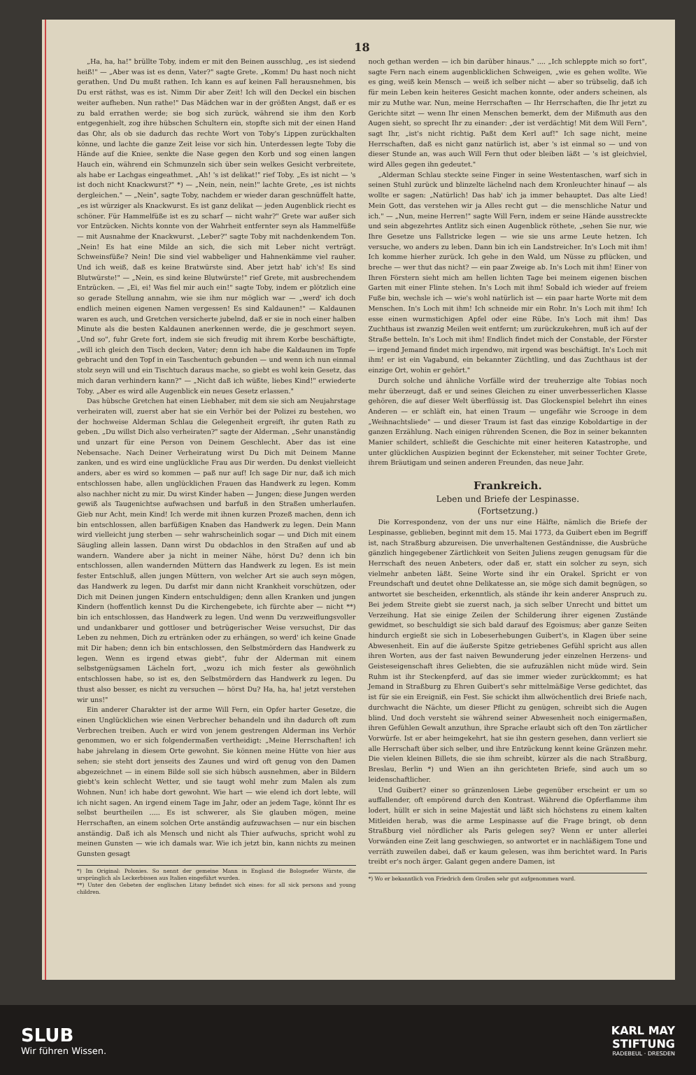18
„Ha, ha, ha!" brüllte Toby, indem er mit den Beinen ausschlug, „es ist siedend heiß!" — „Aber was ist es denn, Vater?" sagte Grete. „Komm! Du hast noch nicht gerathen. Und Du mußt rathen. Ich kann es auf keinen Fall herausnehmen, bis Du erst räthst, was es ist. Nimm Dir aber Zeit! Ich will den Deckel ein bischen weiter aufheben. Nun rathe!" Das Mädchen war in der größten Angst, daß er es zu bald errathen werde; sie bog sich zurück, während sie ihm den Korb entgegenhielt, zog ihre hübschen Schultern ein, stopfte sich mit der einen Hand das Ohr, als ob sie dadurch das rechte Wort von Toby's Lippen zurückhalten könne, und lachte die ganze Zeit leise vor sich hin. Unterdessen legte Toby die Hände auf die Kniee, senkte die Nase gegen den Korb und sog einen langen Hauch ein, während ein Schmunzeln sich über sein welkes Gesicht verbreitete, als habe er Lachgas eingeathmet. „Ah! 's ist delikat!" rief Toby. „Es ist nicht — 's ist doch nicht Knackwurst?" *) — „Nein, nein, nein!" lachte Grete, „es ist nichts dergleichen." — „Nein", sagte Toby, nachdem er wieder daran geschnüffelt hatte, „es ist würziger als Knackwurst. Es ist ganz delikat — jeden Augenblick riecht es schöner. Für Hammelfüße ist es zu scharf — nicht wahr?" Grete war außer sich vor Entzücken. Nichts konnte von der Wahrheit entfernter seyn als Hammelfüße — mit Ausnahme der Knackwurst. „Leber?" sagte Toby mit nachdenkendem Ton. „Nein! Es hat eine Milde an sich, die sich mit Leber nicht verträgt. Schweinsfüße? Nein! Die sind viel wabbeliger und Hahnenkämme viel rauher. Und ich weiß, daß es keine Bratwürste sind. Aber jetzt hab' ich's! Es sind Blutwürste!" — „Nein, es sind keine Blutwürste!" rief Grete, mit ausbrechendem Entzücken. — „Ei, ei! Was fiel mir auch ein!" sagte Toby, indem er plötzlich eine so gerade Stellung annahm, wie sie ihm nur möglich war — „werd' ich doch endlich meinen eigenen Namen vergessen! Es sind Kaldaunen!" — Kaldaunen waren es auch, und Gretchen versicherte jubelnd, daß er sie in noch einer halben Minute als die besten Kaldaunen anerkennen werde, die je geschmort seyen. „Und so", fuhr Grete fort, indem sie sich freudig mit ihrem Korbe beschäftigte, „will ich gleich den Tisch decken, Vater; denn ich habe die Kaldaunen im Topfe gebracht und den Topf in ein Taschentuch gebunden — und wenn ich nun einmal stolz seyn will und ein Tischtuch daraus mache, so giebt es wohl kein Gesetz, das mich daran verhindern kann?" — „Nicht daß ich wüßte, liebes Kind!" erwiederte Toby. „Aber es wird alle Augenblick ein neues Gesetz erlassen."
Das hübsche Gretchen hat einen Liebhaber, mit dem sie sich am Neujahrstage verheiraten will, zuerst aber hat sie ein Verhör bei der Polizei zu bestehen, wo der hochweise Alderman Schlau die Gelegenheit ergreift, ihr guten Rath zu geben. „Du willst Dich also verheiraten?" sagte der Alderman. „Sehr unanständig und unzart für eine Person von Deinem Geschlecht. Aber das ist eine Nebensache. Nach Deiner Verheiratung wirst Du Dich mit Deinem Manne zanken, und es wird eine unglückliche Frau aus Dir werden. Du denkst vielleicht anders, aber es wird so kommen — paß nur auf! Ich sage Dir nur, daß ich mich entschlossen habe, allen unglücklichen Frauen das Handwerk zu legen. Komm also nachher nicht zu mir. Du wirst Kinder haben — Jungen; diese Jungen werden gewiß als Taugenichtse aufwachsen und barfuß in den Straßen umherlaufen. Gieb nur Acht, mein Kind! Ich werde mit ihnen kurzen Prozeß machen, denn ich bin entschlossen, allen barfüßigen Knaben das Handwerk zu legen. Dein Mann wird vielleicht jung sterben — sehr wahrscheinlich sogar — und Dich mit einem Säugling allein lassen. Dann wirst Du obdachlos in den Straßen auf und ab wandern. Wandere aber ja nicht in meiner Nähe, hörst Du? denn ich bin entschlossen, allen wandernden Müttern das Handwerk zu legen. Es ist mein fester Entschluß, allen jungen Müttern, von welcher Art sie auch seyn mögen, das Handwerk zu legen. Du darfst mir dann nicht Krankheit vorschützen, oder Dich mit Deinen jungen Kindern entschuldigen; denn allen Kranken und jungen Kindern (hoffentlich kennst Du die Kirchengebete, ich fürchte aber — nicht **) bin ich entschlossen, das Handwerk zu legen. Und wenn Du verzweiflungsvoller und undankbarer und gottloser und betrügerischer Weise versuchst, Dir das Leben zu nehmen, Dich zu ertränken oder zu erhängen, so werd' ich keine Gnade mit Dir haben; denn ich bin entschlossen, den Selbstmördern das Handwerk zu legen. Wenn es irgend etwas giebt", fuhr der Alderman mit einem selbstgenügsamen Lächeln fort, „wozu ich mich fester als gewöhnlich entschlossen habe, so ist es, den Selbstmördern das Handwerk zu legen. Du thust also besser, es nicht zu versuchen — hörst Du? Ha, ha, ha! jetzt verstehen wir uns!"
Ein anderer Charakter ist der arme Will Fern, ein Opfer harter Gesetze, die einen Unglücklichen wie einen Verbrecher behandeln und ihn dadurch oft zum Verbrechen treiben. Auch er wird von jenem gestrengen Alderman ins Verhör genommen, wo er sich folgendermaßen vertheidigt: „Meine Herrschaften! ich habe jahrelang in diesem Orte gewohnt. Sie können meine Hütte von hier aus sehen; sie steht dort jenseits des Zaunes und wird oft genug von den Damen abgezeichnet — in einem Bilde soll sie sich hübsch ausnehmen, aber in Bildern giebt's kein schlecht Wetter, und sie taugt wohl mehr zum Malen als zum Wohnen. Nun! ich habe dort gewohnt. Wie hart — wie elend ich dort lebte, will ich nicht sagen. An irgend einem Tage im Jahr, oder an jedem Tage, könnt Ihr es selbst beurtheilen ..... Es ist schwerer, als Sie glauben mögen, meine Herrschaften, an einem solchen Orte anständig aufzuwachsen — nur ein bischen anständig. Daß ich als Mensch und nicht als Thier aufwuchs, spricht wohl zu meinen Gunsten — wie ich damals war. Wie ich jetzt bin, kann nichts zu meinen Gunsten gesagt
*) Im Original: Polonies. So nennt der gemeine Mann in England die Bolognefer Würste, die ursprünglich als Leckerbissen aus Italien eingeführt wurden.
**) Unter den Gebeten der englischen Litany befindet sich eines: for all sick persons and young children.
noch gethan werden — ich bin darüber hinaus." .... „Ich schleppte mich so fort", sagte Fern nach einem augenblicklichen Schweigen, „wie es gehen wollte. Wie es ging, weiß kein Mensch — weiß ich selber nicht — aber so trübselig, daß ich für mein Leben kein heiteres Gesicht machen konnte, oder anders scheinen, als mir zu Muthe war. Nun, meine Herrschaften — Ihr Herrschaften, die Ihr jetzt zu Gerichte sitzt — wenn Ihr einen Menschen bemerkt, dem der Mißmuth aus den Augen sieht, so sprecht Ihr zu einander: „der ist verdächtig! Mit dem Will Fern", sagt Ihr, „ist's nicht richtig. Paßt dem Kerl auf!" Ich sage nicht, meine Herrschaften, daß es nicht ganz natürlich ist, aber 's ist einmal so — und von dieser Stunde an, was auch Will Fern thut oder bleiben läßt — 's ist gleichviel, wird Alles gegen ihn gedeutet."
„Alderman Schlau steckte seine Finger in seine Westentaschen, warf sich in seinen Stuhl zurück und blinzelte lächelnd nach dem Kronleuchter hinauf — als wollte er sagen: „Natürlich! Das hab' ich ja immer behauptet. Das alte Lied! Mein Gott, das verstehen wir ja Alles recht gut — die menschliche Natur und ich." — „Nun, meine Herren!" sagte Will Fern, indem er seine Hände ausstreckte und sein abgezehrtes Antlitz sich einen Augenblick röthete, „sehen Sie nur, wie Ihre Gesetze uns Fallstricke legen — wie sie uns arme Leute hetzen. Ich versuche, wo anders zu leben. Dann bin ich ein Landstreicher. In's Loch mit ihm! Ich komme hierher zurück. Ich gehe in den Wald, um Nüsse zu pflücken, und breche — wer thut das nicht? — ein paar Zweige ab. In's Loch mit ihm! Einer von Ihren Förstern sieht mich am hellen lichten Tage bei meinem eigenen bischen Garten mit einer Flinte stehen. In's Loch mit ihm! Sobald ich wieder auf freiem Fuße bin, wechsle ich — wie's wohl natürlich ist — ein paar harte Worte mit dem Menschen. In's Loch mit ihm! Ich schneide mir ein Rohr. In's Loch mit ihm! Ich esse einen wurmstichigen Apfel oder eine Rübe. In's Loch mit ihm! Das Zuchthaus ist zwanzig Meilen weit entfernt; um zurückzukehren, muß ich auf der Straße betteln. In's Loch mit ihm! Endlich findet mich der Constable, der Förster — irgend Jemand findet mich irgendwo, mit irgend was beschäftigt. In's Loch mit ihm! er ist ein Vagabund, ein bekannter Züchtling, und das Zuchthaus ist der einzige Ort, wohin er gehört."
Durch solche und ähnliche Vorfälle wird der treuherzige alte Tobias noch mehr überzeugt, daß er und seines Gleichen zu einer unverbesserlichen Klasse gehören, die auf dieser Welt überflüssig ist. Das Glockenspiel belehrt ihn eines Anderen — er schläft ein, hat einen Traum — ungefähr wie Scrooge in dem „Weihnachtsliede" — und dieser Traum ist fast das einzige Koboldartige in der ganzen Erzählung. Nach einigen rührenden Scenen, die Boz in seiner bekannten Manier schildert, schließt die Geschichte mit einer heiteren Katastrophe, und unter glücklichen Auspizien beginnt der Eckensteher, mit seiner Tochter Grete, ihrem Bräutigam und seinen anderen Freunden, das neue Jahr.
Frankreich.
Leben und Briefe der Lespinasse.
(Fortsetzung.)
Die Korrespondenz, von der uns nur eine Hälfte, nämlich die Briefe der Lespinasse, geblieben, beginnt mit dem 15. Mai 1773, da Guibert eben im Begriff ist, nach Straßburg abzureisen. Die unverhaltenen Geständnisse, die Ausbrüche gänzlich hingegebener Zärtlichkeit von Seiten Juliens zeugen genugsam für die Herrschaft des neuen Anbeters, oder daß er, statt ein solcher zu seyn, sich vielmehr anbeten läßt. Seine Worte sind ihr ein Orakel. Spricht er von Freundschaft und deutet ohne Delikatesse an, sie möge sich damit begnügen, so antwortet sie bescheiden, erkenntlich, als stände ihr kein anderer Anspruch zu. Bei jedem Streite giebt sie zuerst nach, ja sich selber Unrecht und bittet um Verzeihung. Hat sie einige Zeilen der Schilderung ihrer eigenen Zustände gewidmet, so beschuldigt sie sich bald darauf des Egoismus; aber ganze Seiten hindurch ergießt sie sich in Lobeserhebungen Guibert's, in Klagen über seine Abwesenheit. Ein auf die äußerste Spitze getriebenes Gefühl spricht aus allen ihren Worten, aus der fast naiven Bewunderung jeder einzelnen Herzens- und Geisteseigenschaft ihres Geliebten, die sie aufzuzählen nicht müde wird. Sein Ruhm ist ihr Steckenpferd, auf das sie immer wieder zurückkommt; es hat Jemand in Straßburg zu Ehren Guibert's sehr mittelmäßige Verse gedichtet, das ist für sie ein Ereigniß, ein Fest. Sie schickt ihm allwöchentlich drei Briefe nach, durchwacht die Nächte, um dieser Pflicht zu genügen, schreibt sich die Augen blind. Und doch versteht sie während seiner Abwesenheit noch einigermaßen, ihren Gefühlen Gewalt anzuthun, ihre Sprache erlaubt sich oft den Ton zärtlicher Vorwürfe. Ist er aber heimgekehrt, hat sie ihn gestern gesehen, dann verliert sie alle Herrschaft über sich selber, und ihre Entzückung kennt keine Gränzen mehr. Die vielen kleinen Billets, die sie ihm schreibt, kürzer als die nach Straßburg, Breslau, Berlin *) und Wien an ihn gerichteten Briefe, sind auch um so leidenschaftlicher.
Und Guibert? einer so gränzenlosen Liebe gegenüber erscheint er um so auffallender, oft empörend durch den Kontrast. Während die Opferflamme ihm lodert, hüllt er sich in seine Majestät und läßt sich höchstens zu einem kalten Mitleiden herab, was die arme Lespinasse auf die Frage bringt, ob denn Straßburg viel nördlicher als Paris gelegen sey? Wenn er unter allerlei Vorwänden eine Zeit lang geschwiegen, so antwortet er in nachläßigem Tone und verräth zuweilen dabei, daß er kaum gelesen, was ihm berichtet ward. In Paris treibt er's noch ärger. Galant gegen andere Damen, ist
*) Wo er bekanntlich von Friedrich dem Großen sehr gut aufgenommen ward.
SLUB
Wir führen Wissen.
KARL MAY
STIFTUNG
RADEBEUL · DRESDEN